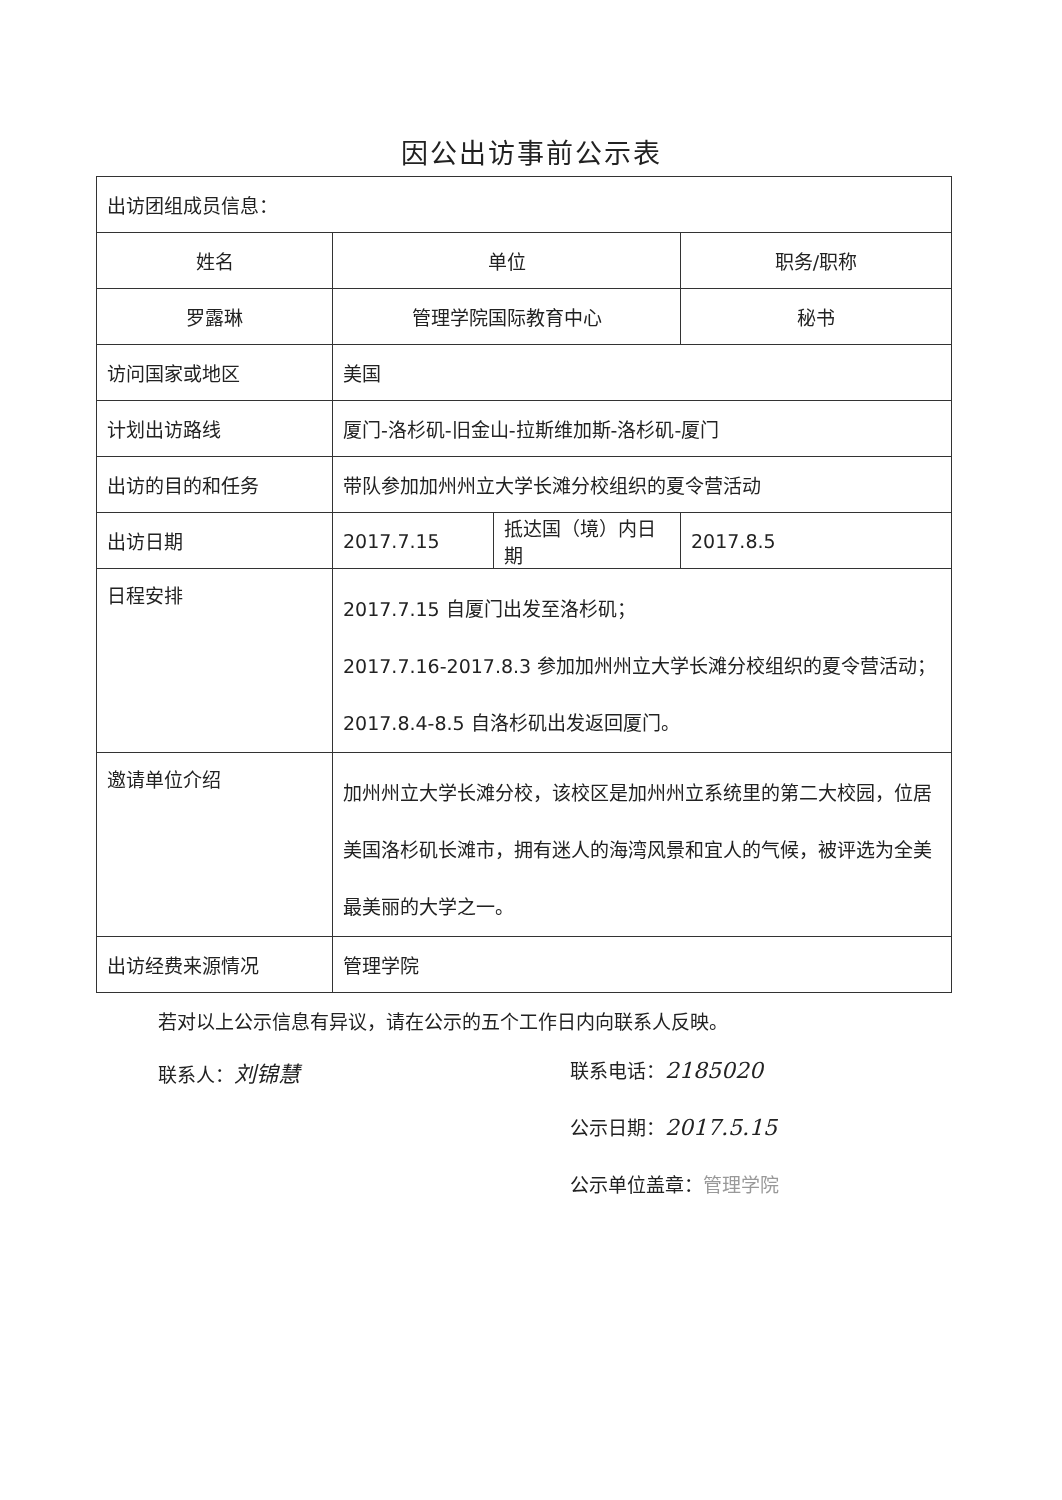因公出访事前公示表
| 出访团组成员信息： | | | |
| 姓名 | 单位 | | 职务/职称 |
| 罗露琳 | 管理学院国际教育中心 | | 秘书 |
| 访问国家或地区 | 美国 | | |
| 计划出访路线 | 厦门-洛杉矶-旧金山-拉斯维加斯-洛杉矶-厦门 | | |
| 出访的目的和任务 | 带队参加加州州立大学长滩分校组织的夏令营活动 | | |
| 出访日期 | 2017.7.15 | 抵达国（境）内日期 | 2017.8.5 |
| 日程安排 | 2017.7.15 自厦门出发至洛杉矶； 2017.7.16-2017.8.3 参加加州州立大学长滩分校组织的夏令营活动； 2017.8.4-8.5 自洛杉矶出发返回厦门。 | | |
| 邀请单位介绍 | 加州州立大学长滩分校，该校区是加州州立系统里的第二大校园，位居美国洛杉矶长滩市，拥有迷人的海湾风景和宜人的气候，被评选为全美最美丽的大学之一。 | | |
| 出访经费来源情况 | 管理学院 | | |
若对以上公示信息有异议，请在公示的五个工作日内向联系人反映。
联系人：刘锦慧
联系电话：2185020
公示日期：2017.5.15
公示单位盖章：管理学院